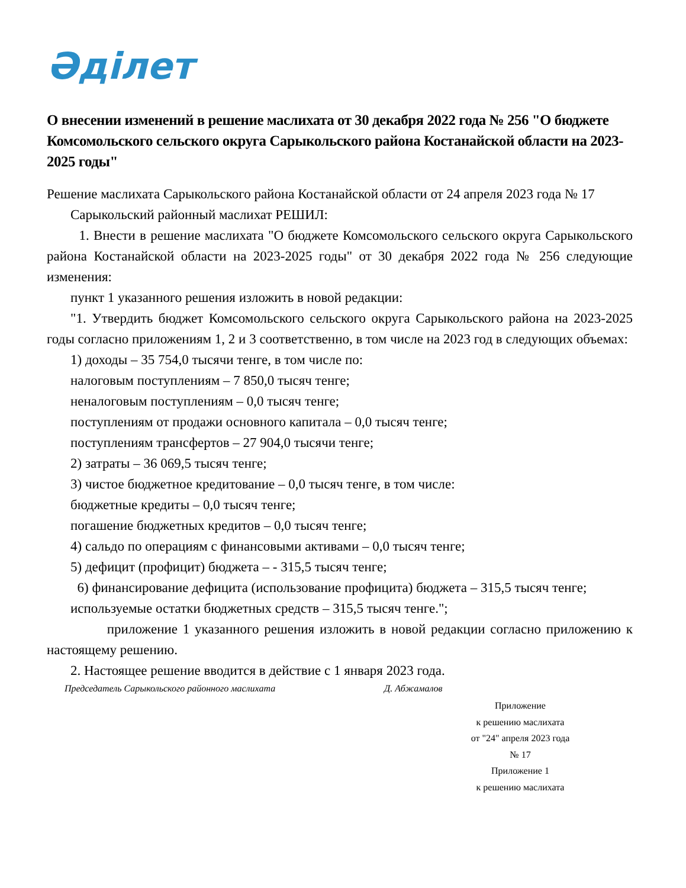Әділет
О внесении изменений в решение маслихата от 30 декабря 2022 года № 256 "О бюджете Комсомольского сельского округа Сарыкольского района Костанайской области на 2023-2025 годы"
Решение маслихата Сарыкольского района Костанайской области от 24 апреля 2023 года № 17
Сарыкольский районный маслихат РЕШИЛ:
1. Внести в решение маслихата "О бюджете Комсомольского сельского округа Сарыкольского района Костанайской области на 2023-2025 годы" от 30 декабря 2022 года № 256 следующие изменения:
пункт 1 указанного решения изложить в новой редакции:
"1. Утвердить бюджет Комсомольского сельского округа Сарыкольского района на 2023-2025 годы согласно приложениям 1, 2 и 3 соответственно, в том числе на 2023 год в следующих объемах:
1) доходы – 35 754,0 тысячи тенге, в том числе по:
налоговым поступлениям – 7 850,0 тысяч тенге;
неналоговым поступлениям – 0,0 тысяч тенге;
поступлениям от продажи основного капитала – 0,0 тысяч тенге;
поступлениям трансфертов – 27 904,0 тысячи тенге;
2) затраты – 36 069,5 тысяч тенге;
3) чистое бюджетное кредитование – 0,0 тысяч тенге, в том числе:
бюджетные кредиты – 0,0 тысяч тенге;
погашение бюджетных кредитов – 0,0 тысяч тенге;
4) сальдо по операциям с финансовыми активами – 0,0 тысяч тенге;
5) дефицит (профицит) бюджета – - 315,5 тысяч тенге;
6) финансирование дефицита (использование профицита) бюджета – 315,5 тысяч тенге;
используемые остатки бюджетных средств – 315,5 тысяч тенге.";
приложение 1 указанного решения изложить в новой редакции согласно приложению к настоящему решению.
2. Настоящее решение вводится в действие с 1 января 2023 года.
Председатель Сарыкольского районного маслихата Д. Абжамалов
Приложение
к решению маслихата
от "24" апреля 2023 года
№ 17
Приложение 1
к решению маслихата